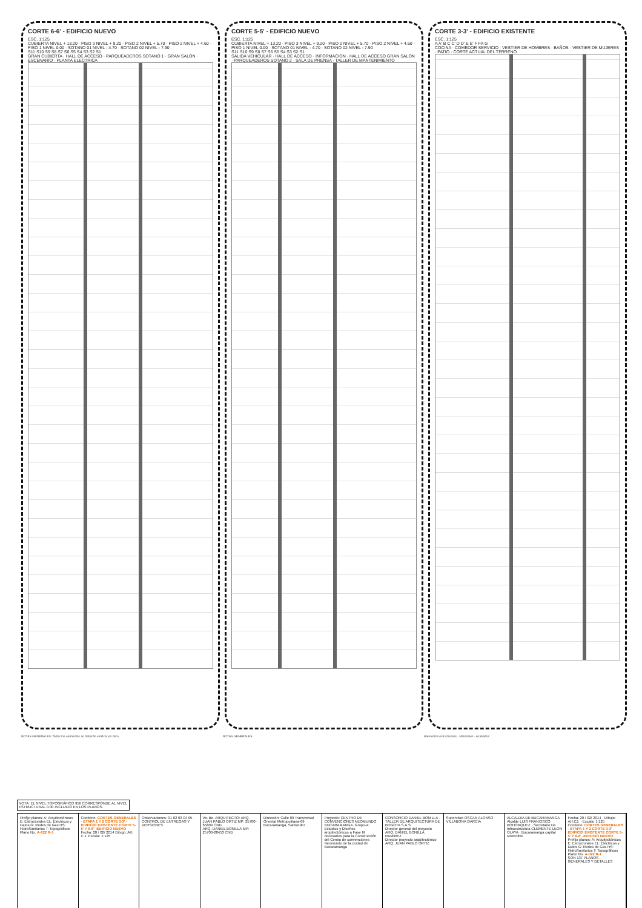CORTE 6-6' - EDIFICIO NUEVO
ESC. 1:125
CUBIERTA NIVEL + 13.20 · PISO 3 NIVEL + 9.20 · PISO 2 NIVEL + 5.70 · PISO 2 NIVEL + 4.60 · PISO 1 NIVEL 0.00 · SOTANO 01 NIVEL - 4.70 · SOTANO 02 NIVEL - 7.90
S11 S10 S9 S8 S7 S6 S5 S4 S3 S2 S1
GRAN CUBIERTA · HALL DE ACCESO · PARQUEADEROS SOTANO 1 · GRAN SALON · ESCENARIO · PLANTA ELECTRICA
CORTE 5-5' - EDIFICIO NUEVO
ESC. 1:125
CUBIERTA NIVEL + 13.20 · PISO 3 NIVEL + 9.20 · PISO 2 NIVEL + 5.70 · PISO 2 NIVEL + 4.60 · PISO 1 NIVEL 0.00 · SOTANO 01 NIVEL - 4.70 · SOTANO 02 NIVEL - 7.90
S11 S10 S9 S8 S7 S6 S5 S4 S3 S2 S1
SALIDA VEHICULAR · HALL DE ACCESO · INFORMACION · HALL DE ACCESO GRAN SALON · PARQUEADEROS SOTANO 2 · SALA DE PRENSA · TALLER DE MANTENIMIENTO
CORTE 3-3' - EDIFICIO EXISTENTE
ESC. 1:125
A A' B C C' D D' E E' F FA G
COCINA · COMEDOR SERVICIO · VESTIER DE HOMBRES · BAÑOS · VESTIER DE MUJERES · PATIO · CORTE ACTUAL DEL TERRENO
NOTAS GENERALES: Todos los elementos se deberán verificar en obra.
NOTAS GENERALES Elementos estructurales · Materiales · Acabados
NOTA: EL NIVEL TOPOGRÁFICO 956 CORRESPONDE AL NIVEL ESTRUCTURAL 0.00 INCLUIDO EN LOS PLANOS.
Prefijo planos: A: Arquitectónicos E: Estructurales EL: Eléctricos y Datos G: Redes de Gas HS: HidroSanitarios T: Topográficos
Plano No. A-022 R-1
Contiene: CORTES GENERALES - ETAPA 1 Y 2 CORTE 3-3' - EDIFICIO EXISTENTE CORTE 5-5' Y 6-6' -EDIFICIO NUEVO
Fecha: 20 / 02/ 2014 Dibujo: AH. C.J. Escala: 1:125
Observaciones: 01 02 03 04 05 · CONTROL DE ENTREGAS Y VERSIONES
Vo. Bo. ARQUITECTO: ARQ. JUAN PABLO ORTIZ MP: 25700-65809 CND
ARQ. DANIEL BONILLA MP: 25700-28453 CND
Dirección: Calle 89 Transversal Oriental Metropolitana-69 Bucaramanga, Santander
Proyecto: CENTRO DE CONVENCIONES NEOMUNDO BUCARAMANGA. Grupo-A: Estudios y Diseños arquitectónicos a Fase III necesarios para la Construcción del Centro de convenciones Neomundo de la ciudad de Bucaramanga
CONSORCIO DANIEL BONILLA - TALLER DE ARQUITECTURA DE BOGOTA S.A.S.
Director general del proyecto ARQ. DANIEL BONILLA RAMIREZ
Director proyecto arquitectónico ARQ. JUAN PABLO ORTIZ
Supervisor OSCAR ALONSO VILLABONA GARCIA
ALCALDIA DE BUCARAMANGA · Alcalde LUIS FRANCISCO BOHORQUEZ · Secretario De Infraestructura CLEMENTE LEON OLAYA · Bucaramanga capital sostenible
Fecha: 20 / 02/ 2014 · Dibujo: AH.CJ. · Escala: 1:125
Contiene: CORTES GENERALES - ETAPA 1 Y 2 CORTE 3-3' - EDIFICIO EXISTENTE CORTE 5-5' Y 6-6' -EDIFICIO NUEVO
Prefijo planos: A: Arquitectónicos E: Estructurales EL: Eléctricos y Datos G: Redes de Gas HS: HidroSanitarios T: Topográficos
Plano No. A-022 R-1
SON 137 PLANOS - GENERALES Y DETALLES